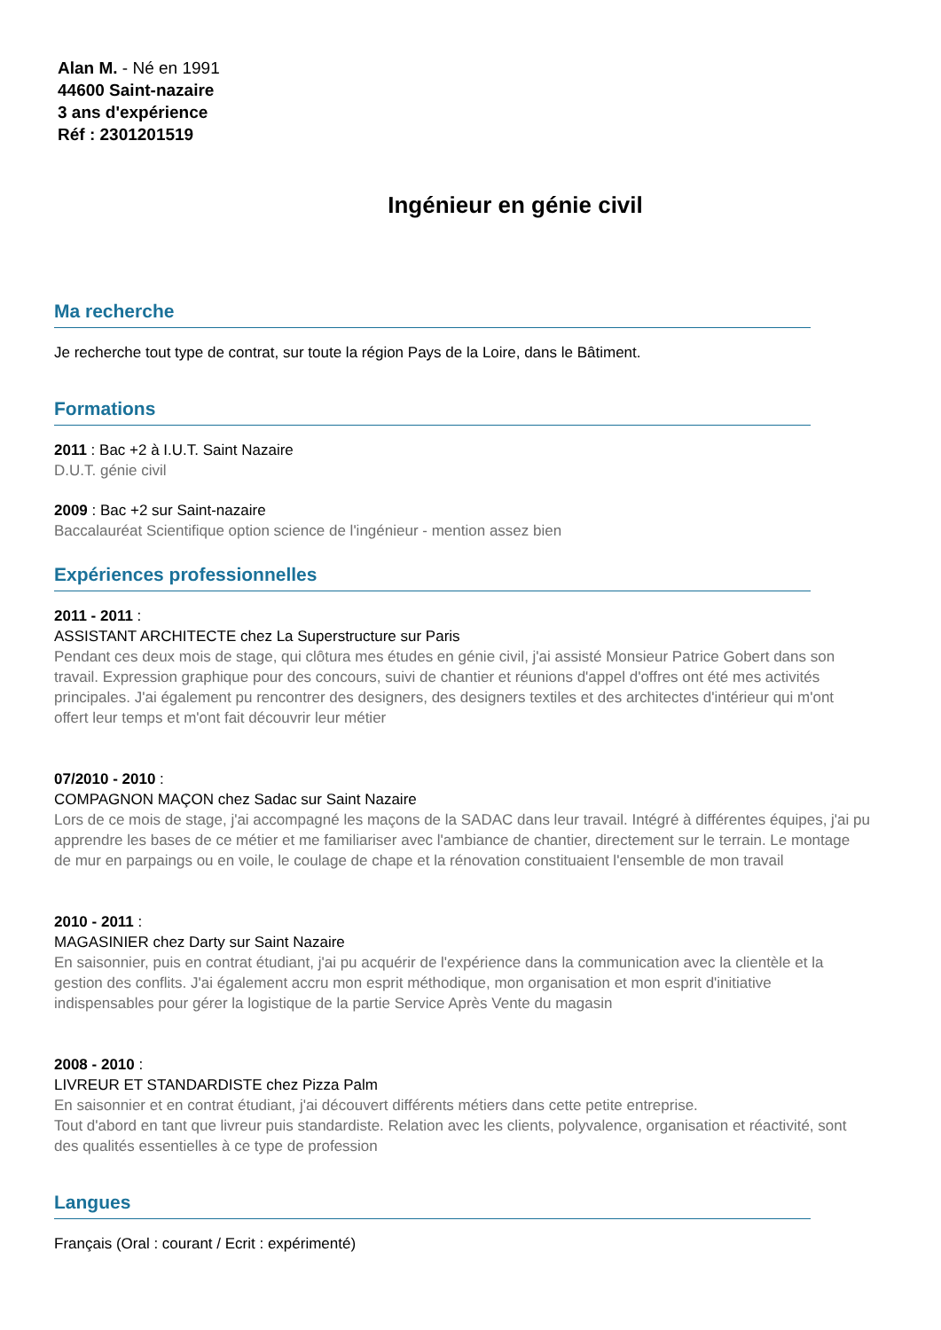Alan M. - Né en 1991
44600 Saint-nazaire
3 ans d'expérience
Réf : 2301201519
Ingénieur en génie civil
Ma recherche
Je recherche tout type de contrat, sur toute la région Pays de la Loire, dans le Bâtiment.
Formations
2011 : Bac +2 à I.U.T. Saint Nazaire
D.U.T. génie civil
2009 : Bac +2 sur Saint-nazaire
Baccalauréat Scientifique option science de l'ingénieur - mention assez bien
Expériences professionnelles
2011 - 2011 :
ASSISTANT ARCHITECTE chez La Superstructure sur Paris
Pendant ces deux mois de stage, qui clôtura mes études en génie civil, j'ai assisté Monsieur Patrice Gobert dans son travail. Expression graphique pour des concours, suivi de chantier et réunions d'appel d'offres ont été mes activités principales. J'ai également pu rencontrer des designers, des designers textiles et des architectes d'intérieur qui m'ont offert leur temps et m'ont fait découvrir leur métier
07/2010 - 2010 :
COMPAGNON MAÇON chez Sadac sur Saint Nazaire
Lors de ce mois de stage, j'ai accompagné les maçons de la SADAC dans leur travail. Intégré à différentes équipes, j'ai pu apprendre les bases de ce métier et me familiariser avec l'ambiance de chantier, directement sur le terrain. Le montage de mur en parpaings ou en voile, le coulage de chape et la rénovation constituaient l'ensemble de mon travail
2010 - 2011 :
MAGASINIER chez Darty sur Saint Nazaire
En saisonnier, puis en contrat étudiant, j'ai pu acquérir de l'expérience dans la communication avec la clientèle et la gestion des conflits. J'ai également accru mon esprit méthodique, mon organisation et mon esprit d'initiative indispensables pour gérer la logistique de la partie Service Après Vente du magasin
2008 - 2010 :
LIVREUR ET STANDARDISTE chez Pizza Palm
En saisonnier et en contrat étudiant, j'ai découvert différents métiers dans cette petite entreprise.
Tout d'abord en tant que livreur puis standardiste. Relation avec les clients, polyvalence, organisation et réactivité, sont des qualités essentielles à ce type de profession
Langues
Français (Oral : courant / Ecrit : expérimenté)